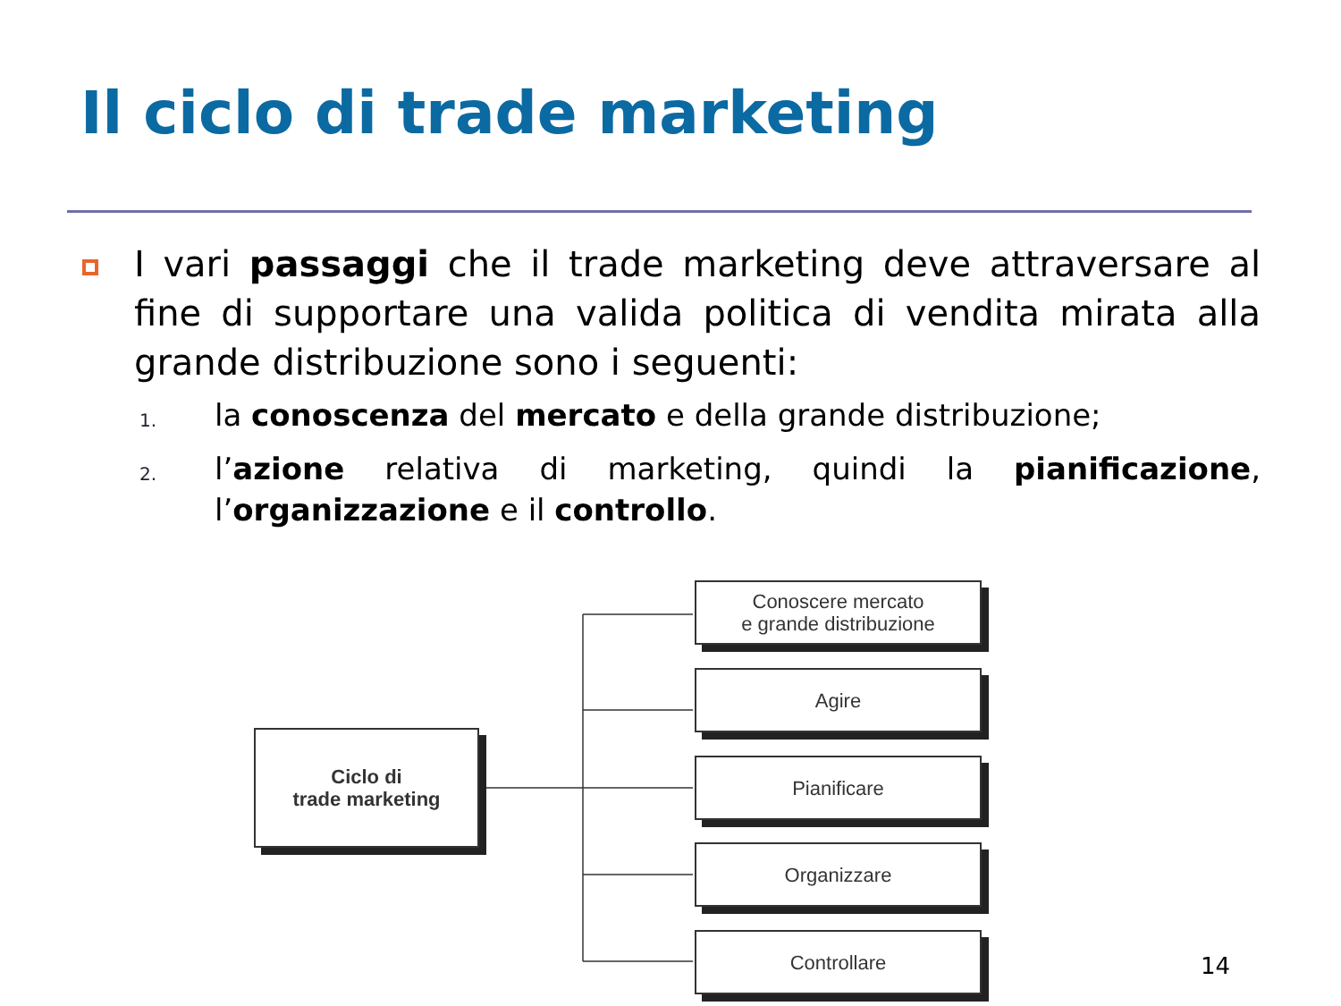Il ciclo di trade marketing
I vari passaggi che il trade marketing deve attraversare al fine di supportare una valida politica di vendita mirata alla grande distribuzione sono i seguenti:
1. la conoscenza del mercato e della grande distribuzione;
2. l’azione relativa di marketing, quindi la pianificazione, l’organizzazione e il controllo.
Ciclo di
trade marketing
Conoscere mercato
e grande distribuzione
Agire
Pianificare
Organizzare
Controllare
14